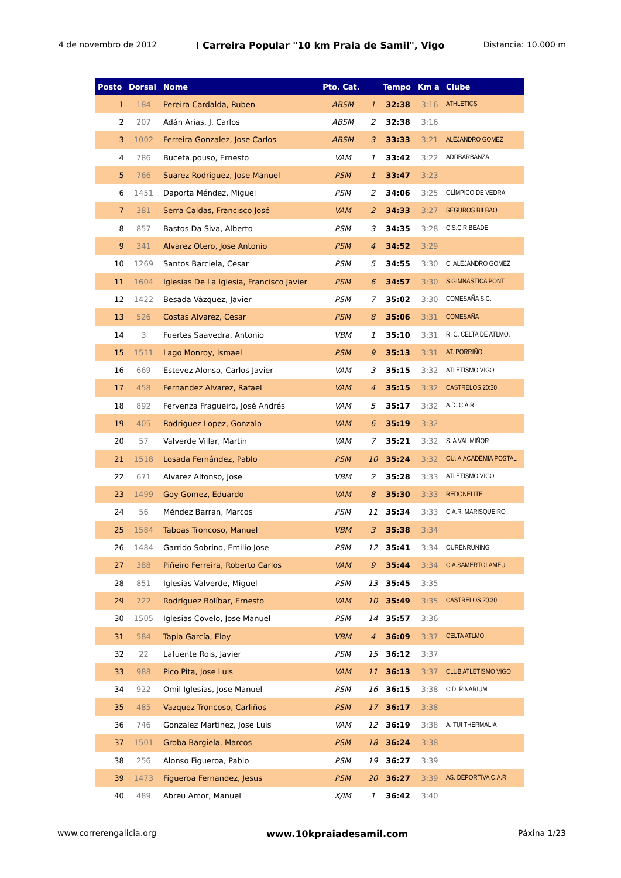4 de novembro de 2012 I Carreira Popular "10 km Praia de Samil", Vigo Distancia: 10.000 m
| Posto | Dorsal | Nome | Pto. Cat. | | Tempo | Km a | Clube |
| --- | --- | --- | --- | --- | --- | --- | --- |
| 1 | 184 | Pereira Cardalda, Ruben | ABSM | 1 | 32:38 | 3:16 | ATHLETICS |
| 2 | 207 | Adán Arias, J. Carlos | ABSM | 2 | 32:38 | 3:16 | |
| 3 | 1002 | Ferreira Gonzalez, Jose Carlos | ABSM | 3 | 33:33 | 3:21 | ALEJANDRO GOMEZ |
| 4 | 786 | Buceta.pouso, Ernesto | VAM | 1 | 33:42 | 3:22 | ADDBARBANZA |
| 5 | 766 | Suarez Rodriguez, Jose Manuel | PSM | 1 | 33:47 | 3:23 | |
| 6 | 1451 | Daporta Méndez, Miguel | PSM | 2 | 34:06 | 3:25 | OLÍMPICO DE VEDRA |
| 7 | 381 | Serra Caldas, Francisco José | VAM | 2 | 34:33 | 3:27 | SEGUROS BILBAO |
| 8 | 857 | Bastos Da Siva, Alberto | PSM | 3 | 34:35 | 3:28 | C.S.C.R BEADE |
| 9 | 341 | Alvarez Otero, Jose Antonio | PSM | 4 | 34:52 | 3:29 | |
| 10 | 1269 | Santos Barciela, Cesar | PSM | 5 | 34:55 | 3:30 | C. ALEJANDRO GOMEZ |
| 11 | 1604 | Iglesias De La Iglesia, Francisco Javier | PSM | 6 | 34:57 | 3:30 | S.GIMNASTICA PONT. |
| 12 | 1422 | Besada Vázquez, Javier | PSM | 7 | 35:02 | 3:30 | COMESAÑA S.C. |
| 13 | 526 | Costas Alvarez, Cesar | PSM | 8 | 35:06 | 3:31 | COMESAÑA |
| 14 | 3 | Fuertes Saavedra, Antonio | VBM | 1 | 35:10 | 3:31 | R. C. CELTA DE ATLMO. |
| 15 | 1511 | Lago Monroy, Ismael | PSM | 9 | 35:13 | 3:31 | AT. PORRIÑO |
| 16 | 669 | Estevez Alonso, Carlos Javier | VAM | 3 | 35:15 | 3:32 | ATLETISMO VIGO |
| 17 | 458 | Fernandez Alvarez, Rafael | VAM | 4 | 35:15 | 3:32 | CASTRELOS 20:30 |
| 18 | 892 | Fervenza Fragueiro, José Andrés | VAM | 5 | 35:17 | 3:32 | A.D. C.A.R. |
| 19 | 405 | Rodriguez Lopez, Gonzalo | VAM | 6 | 35:19 | 3:32 | |
| 20 | 57 | Valverde Villar, Martin | VAM | 7 | 35:21 | 3:32 | S. A VAL MIÑOR |
| 21 | 1518 | Losada Fernández, Pablo | PSM | 10 | 35:24 | 3:32 | OU. A.ACADEMIA POSTAL |
| 22 | 671 | Alvarez Alfonso, Jose | VBM | 2 | 35:28 | 3:33 | ATLETISMO VIGO |
| 23 | 1499 | Goy Gomez, Eduardo | VAM | 8 | 35:30 | 3:33 | REDONELITE |
| 24 | 56 | Méndez Barran, Marcos | PSM | 11 | 35:34 | 3:33 | C.A.R. MARISQUEIRO |
| 25 | 1584 | Taboas Troncoso, Manuel | VBM | 3 | 35:38 | 3:34 | |
| 26 | 1484 | Garrido Sobrino, Emilio Jose | PSM | 12 | 35:41 | 3:34 | OURENRUNING |
| 27 | 388 | Piñeiro Ferreira, Roberto Carlos | VAM | 9 | 35:44 | 3:34 | C.A.SAMERTOLAMEU |
| 28 | 851 | Iglesias Valverde, Miguel | PSM | 13 | 35:45 | 3:35 | |
| 29 | 722 | Rodríguez Bolíbar, Ernesto | VAM | 10 | 35:49 | 3:35 | CASTRELOS 20:30 |
| 30 | 1505 | Iglesias Covelo, Jose Manuel | PSM | 14 | 35:57 | 3:36 | |
| 31 | 584 | Tapia García, Eloy | VBM | 4 | 36:09 | 3:37 | CELTA ATLMO. |
| 32 | 22 | Lafuente Rois, Javier | PSM | 15 | 36:12 | 3:37 | |
| 33 | 988 | Pico Pita, Jose Luis | VAM | 11 | 36:13 | 3:37 | CLUB ATLETISMO VIGO |
| 34 | 922 | Omil Iglesias, Jose Manuel | PSM | 16 | 36:15 | 3:38 | C.D. PINARIUM |
| 35 | 485 | Vazquez Troncoso, Carliños | PSM | 17 | 36:17 | 3:38 | |
| 36 | 746 | Gonzalez Martinez, Jose Luis | VAM | 12 | 36:19 | 3:38 | A. TUI THERMALIA |
| 37 | 1501 | Groba Bargiela, Marcos | PSM | 18 | 36:24 | 3:38 | |
| 38 | 256 | Alonso Figueroa, Pablo | PSM | 19 | 36:27 | 3:39 | |
| 39 | 1473 | Figueroa Fernandez, Jesus | PSM | 20 | 36:27 | 3:39 | AS. DEPORTIVA C.A.R |
| 40 | 489 | Abreu Amor, Manuel | X/IM | 1 | 36:42 | 3:40 | |
www.correrengalicia.org www.10kpraiadesamil.com Páxina 1/23